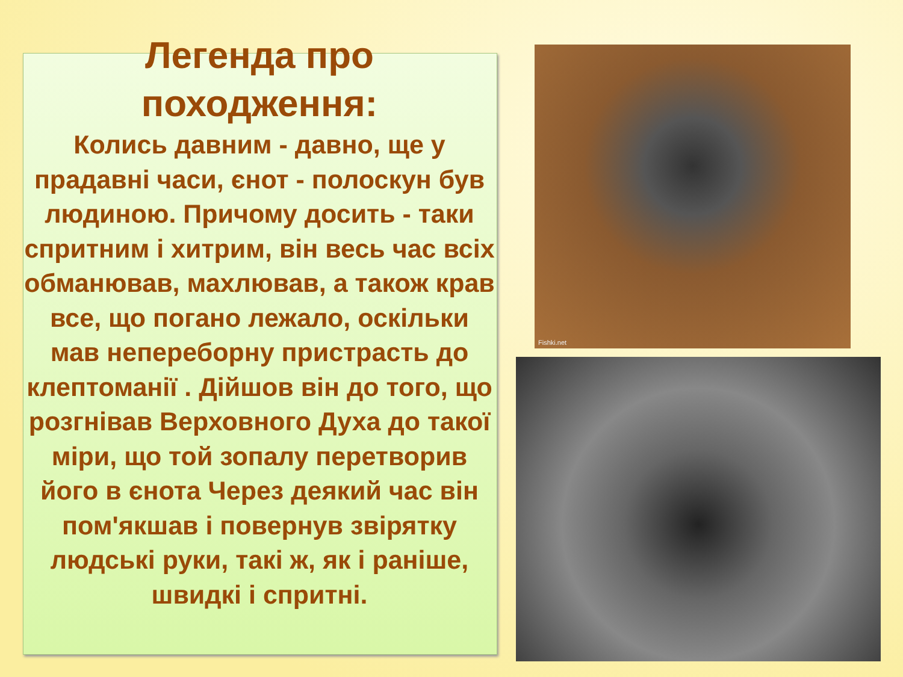Легенда про походження:
Колись давним - давно, ще у прадавні часи, єнот - полоскун був людиною. Причому досить - таки спритним і хитрим, він весь час всіх обманював, махлював, а також крав все, що погано лежало, оскільки мав непереборну пристрасть до клептоманії . Дійшов він до того, що розгнівав Верховного Духа до такої міри, що той зопалу перетворив його в єнота Через деякий час він пом'якшав і повернув звірятку людські руки, такі ж, як і раніше, швидкі і спритні.
Fishki.net